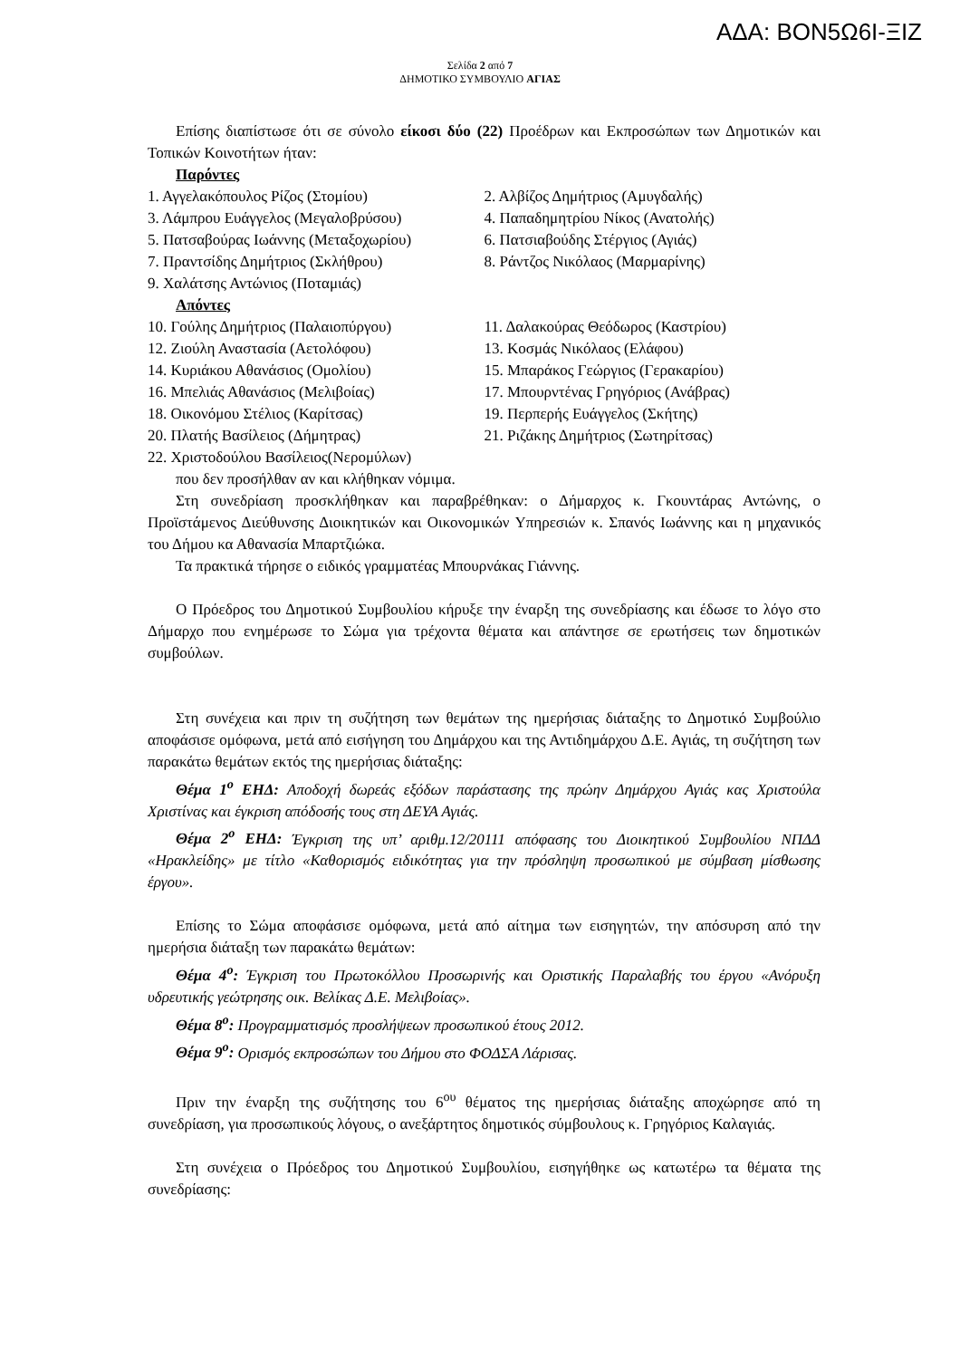ΑΔΑ: ΒΟΝ5Ω6Ι-ΞΙΖ
Σελίδα 2 από 7
ΔΗΜΟΤΙΚΟ ΣΥΜΒΟΥΛΙΟ ΑΓΙΑΣ
Επίσης διαπίστωσε ότι σε σύνολο είκοσι δύο (22) Προέδρων και Εκπροσώπων των Δημοτικών και Τοπικών Κοινοτήτων ήταν:
Παρόντες
1. Αγγελακόπουλος Ρίζος (Στομίου) 2. Αλβίζος Δημήτριος (Αμυγδαλής)
3. Λάμπρου Ευάγγελος (Μεγαλοβρύσου) 4. Παπαδημητρίου Νίκος (Ανατολής)
5. Πατσαβούρας Ιωάννης (Μεταξοχωρίου) 6. Πατσιαβούδης Στέργιος (Αγιάς)
7. Πραντσίδης Δημήτριος (Σκλήθρου) 8. Ράντζος Νικόλαος (Μαρμαρίνης)
9. Χαλάτσης Αντώνιος (Ποταμιάς)
Απόντες
10. Γούλης Δημήτριος (Παλαιοπύργου) 11. Δαλακούρας Θεόδωρος (Καστρίου)
12. Ζιούλη Αναστασία (Αετολόφου) 13. Κοσμάς Νικόλαος (Ελάφου)
14. Κυριάκου Αθανάσιος (Ομολίου) 15. Μπαράκος Γεώργιος (Γερακαρίου)
16. Μπελιάς Αθανάσιος (Μελιβοίας) 17. Μπουρντένας Γρηγόριος (Ανάβρας)
18. Οικονόμου Στέλιος (Καρίτσας) 19. Περπερής Ευάγγελος (Σκήτης)
20. Πλατής Βασίλειος (Δήμητρας) 21. Ριζάκης Δημήτριος (Σωτηρίτσας)
22. Χριστοδούλου Βασίλειος(Νερομύλων)
που δεν προσήλθαν αν και κλήθηκαν νόμιμα.
Στη συνεδρίαση προσκλήθηκαν και παραβρέθηκαν: ο Δήμαρχος κ. Γκουντάρας Αντώνης, ο Προϊστάμενος Διεύθυνσης Διοικητικών και Οικονομικών Υπηρεσιών κ. Σπανός Ιωάννης και η μηχανικός του Δήμου κα Αθανασία Μπαρτζιώκα.
Τα πρακτικά τήρησε ο ειδικός γραμματέας Μπουρνάκας Γιάννης.
Ο Πρόεδρος του Δημοτικού Συμβουλίου κήρυξε την έναρξη της συνεδρίασης και έδωσε το λόγο στο Δήμαρχο που ενημέρωσε το Σώμα για τρέχοντα θέματα και απάντησε σε ερωτήσεις των δημοτικών συμβούλων.
Στη συνέχεια και πριν τη συζήτηση των θεμάτων της ημερήσιας διάταξης το Δημοτικό Συμβούλιο αποφάσισε ομόφωνα, μετά από εισήγηση του Δημάρχου και της Αντιδημάρχου Δ.Ε. Αγιάς, τη συζήτηση των παρακάτω θεμάτων εκτός της ημερήσιας διάταξης:
Θέμα 1<sup>ο</sup> ΕΗΔ: Αποδοχή δωρεάς εξόδων παράστασης της πρώην Δημάρχου Αγιάς κας Χριστούλα Χριστίνας και έγκριση απόδοσής τους στη ΔΕΥΑ Αγιάς.
Θέμα 2<sup>ο</sup> ΕΗΔ: Έγκριση της υπ’ αριθμ.12/20111 απόφασης του Διοικητικού Συμβουλίου ΝΠΔΔ «Ηρακλείδης» με τίτλο «Καθορισμός ειδικότητας για την πρόσληψη προσωπικού με σύμβαση μίσθωσης έργου».
Επίσης το Σώμα αποφάσισε ομόφωνα, μετά από αίτημα των εισηγητών, την απόσυρση από την ημερήσια διάταξη των παρακάτω θεμάτων:
Θέμα 4<sup>ο</sup>: Έγκριση του Πρωτοκόλλου Προσωρινής και Οριστικής Παραλαβής του έργου «Ανόρυξη υδρευτικής γεώτρησης οικ. Βελίκας Δ.Ε. Μελιβοίας».
Θέμα 8<sup>ο</sup>: Προγραμματισμός προσλήψεων προσωπικού έτους 2012.
Θέμα 9<sup>ο</sup>: Ορισμός εκπροσώπων του Δήμου στο ΦΟΔΣΑ Λάρισας.
Πριν την έναρξη της συζήτησης του 6<sup>ου</sup> θέματος της ημερήσιας διάταξης αποχώρησε από τη συνεδρίαση, για προσωπικούς λόγους, ο ανεξάρτητος δημοτικός σύμβουλους κ. Γρηγόριος Καλαγιάς.
Στη συνέχεια ο Πρόεδρος του Δημοτικού Συμβουλίου, εισηγήθηκε ως κατωτέρω τα θέματα της συνεδρίασης: